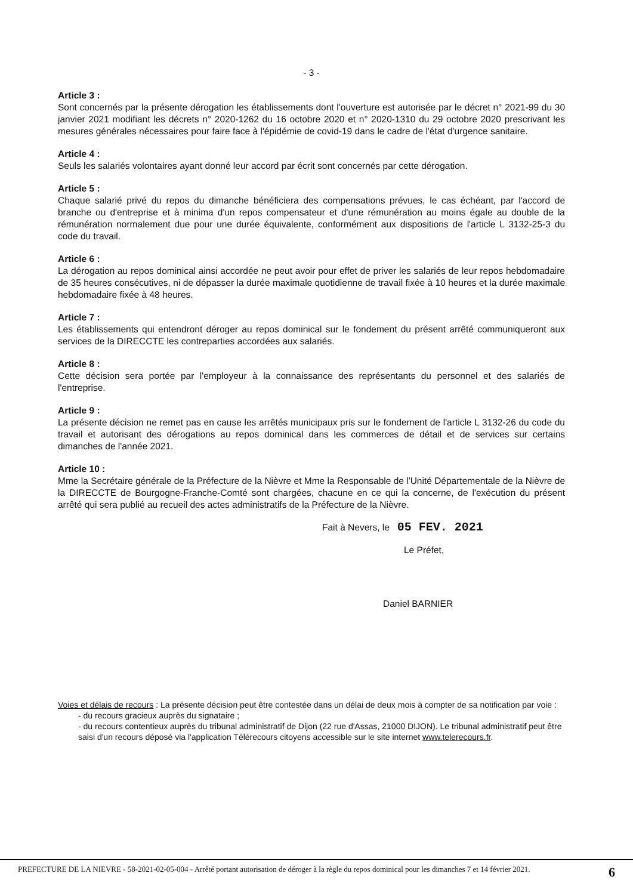- 3 -
Article 3 :
Sont concernés par la présente dérogation les établissements dont l'ouverture est autorisée par le décret n° 2021-99 du 30 janvier 2021 modifiant les décrets n° 2020-1262 du 16 octobre 2020 et n° 2020-1310 du 29 octobre 2020 prescrivant les mesures générales nécessaires pour faire face à l'épidémie de covid-19 dans le cadre de l'état d'urgence sanitaire.
Article 4 :
Seuls les salariés volontaires ayant donné leur accord par écrit sont concernés par cette dérogation.
Article 5 :
Chaque salarié privé du repos du dimanche bénéficiera des compensations prévues, le cas échéant, par l'accord de branche ou d'entreprise et à minima d'un repos compensateur et d'une rémunération au moins égale au double de la rémunération normalement due pour une durée équivalente, conformément aux dispositions de l'article L 3132-25-3 du code du travail.
Article 6 :
La dérogation au repos dominical ainsi accordée ne peut avoir pour effet de priver les salariés de leur repos hebdomadaire de 35 heures consécutives, ni de dépasser la durée maximale quotidienne de travail fixée à 10 heures et la durée maximale hebdomadaire fixée à 48 heures.
Article 7 :
Les établissements qui entendront déroger au repos dominical sur le fondement du présent arrêté communiqueront aux services de la DIRECCTE les contreparties accordées aux salariés.
Article 8 :
Cette décision sera portée par l'employeur à la connaissance des représentants du personnel et des salariés de l'entreprise.
Article 9 :
La présente décision ne remet pas en cause les arrêtés municipaux pris sur le fondement de l'article L 3132-26 du code du travail et autorisant des dérogations au repos dominical dans les commerces de détail et de services sur certains dimanches de l'année 2021.
Article 10 :
Mme la Secrétaire générale de la Préfecture de la Nièvre et Mme la Responsable de l'Unité Départementale de la Nièvre de la DIRECCTE de Bourgogne-Franche-Comté sont chargées, chacune en ce qui la concerne, de l'exécution du présent arrêté qui sera publié au recueil des actes administratifs de la Préfecture de la Nièvre.
Fait à Nevers, le 05 FEV. 2021
Le Préfet,
Daniel BARNIER
Voies et délais de recours : La présente décision peut être contestée dans un délai de deux mois à compter de sa notification par voie :
- du recours gracieux auprès du signataire ;
- du recours contentieux auprès du tribunal administratif de Dijon (22 rue d'Assas, 21000 DIJON). Le tribunal administratif peut être saisi d'un recours déposé via l'application Télérecours citoyens accessible sur le site internet www.telerecours.fr.
PREFECTURE DE LA NIEVRE - 58-2021-02-05-004 - Arrêté portant autorisation de déroger à la règle du repos dominical pour les dimanches 7 et 14 février 2021. 6